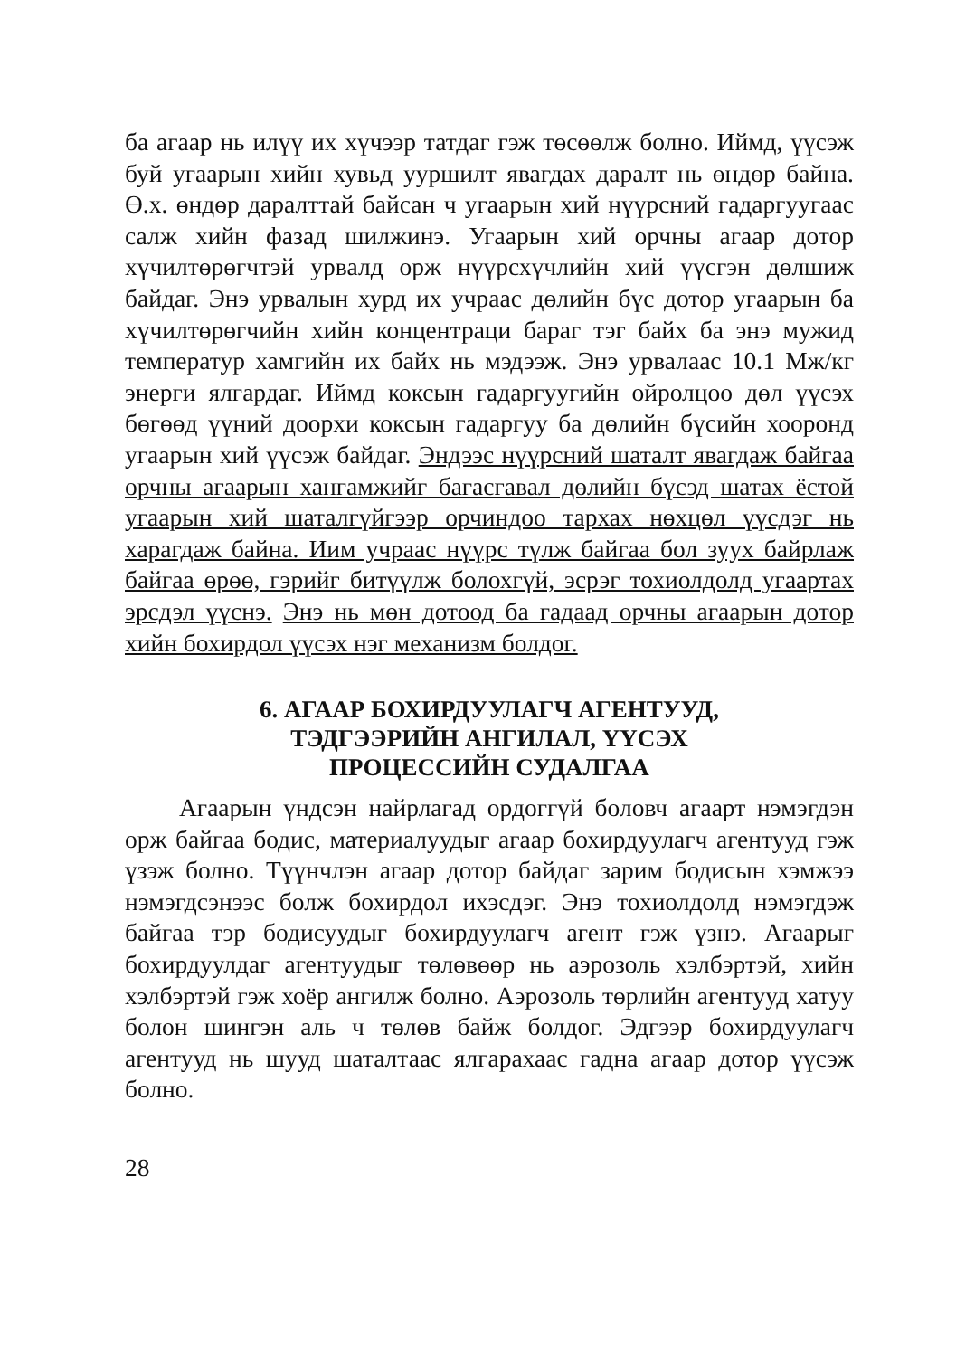ба агаар нь илүү их хүчээр татдаг гэж төсөөлж болно. Иймд, үүсэж буй угаарын хийн хувьд ууршилт явагдах даралт нь өндөр байна. Ө.х. өндөр даралттай байсан ч угаарын хий нүүрсний гадаргуугаас салж хийн фазад шилжинэ. Угаарын хий орчны агаар дотор хүчилтөрөгчтэй урвалд орж нүүрсхүчлийн хий үүсгэн дөлшиж байдаг. Энэ урвалын хурд их учраас дөлийн бүс дотор угаарын ба хүчилтөрөгчийн хийн концентраци бараг тэг байх ба энэ мужид температур хамгийн их байх нь мэдээж. Энэ урвалаас 10.1 Мж/кг энерги ялгардаг. Иймд коксын гадаргуугийн ойролцоо дөл үүсэх бөгөөд үүний доорхи коксын гадаргуу ба дөлийн бүсийн хооронд угаарын хий үүсэж байдаг. Эндээс нүүрсний шаталт явагдаж байгаа орчны агаарын хангамжийг багасгавал дөлийн бүсэд шатах ёстой угаарын хий шаталгүйгээр орчиндоо тархах нөхцөл үүсдэг нь харагдаж байна. Иим учраас нүүрс түлж байгаа бол зуух байрлаж байгаа өрөө, гэрийг битүүлж болохгүй, эсрэг тохиолдолд угаартах эрсдэл үүснэ. Энэ нь мөн дотоод ба гадаад орчны агаарын дотор хийн бохирдол үүсэх нэг механизм болдог.
6. АГААР БОХИРДУУЛАГЧ АГЕНТУУД,
ТЭДГЭЭРИЙН АНГИЛАЛ, ҮҮСЭХ
ПРОЦЕССИЙН СУДАЛГАА
Агаарын үндсэн найрлагад ордоггүй боловч агаарт нэмэгдэн орж байгаа бодис, материалуудыг агаар бохирдуулагч агентууд гэж үзэж болно. Түүнчлэн агаар дотор байдаг зарим бодисын хэмжээ нэмэгдсэнээс болж бохирдол ихэсдэг. Энэ тохиолдолд нэмэгдэж байгаа тэр бодисуудыг бохирдуулагч агент гэж үзнэ. Агаарыг бохирдуулдаг агентуудыг төлөвөөр нь аэрозоль хэлбэртэй, хийн хэлбэртэй гэж хоёр ангилж болно. Аэрозоль төрлийн агентууд хатуу болон шингэн аль ч төлөв байж болдог. Эдгээр бохирдуулагч агентууд нь шууд шаталтаас ялгарахаас гадна агаар дотор үүсэж болно.
28